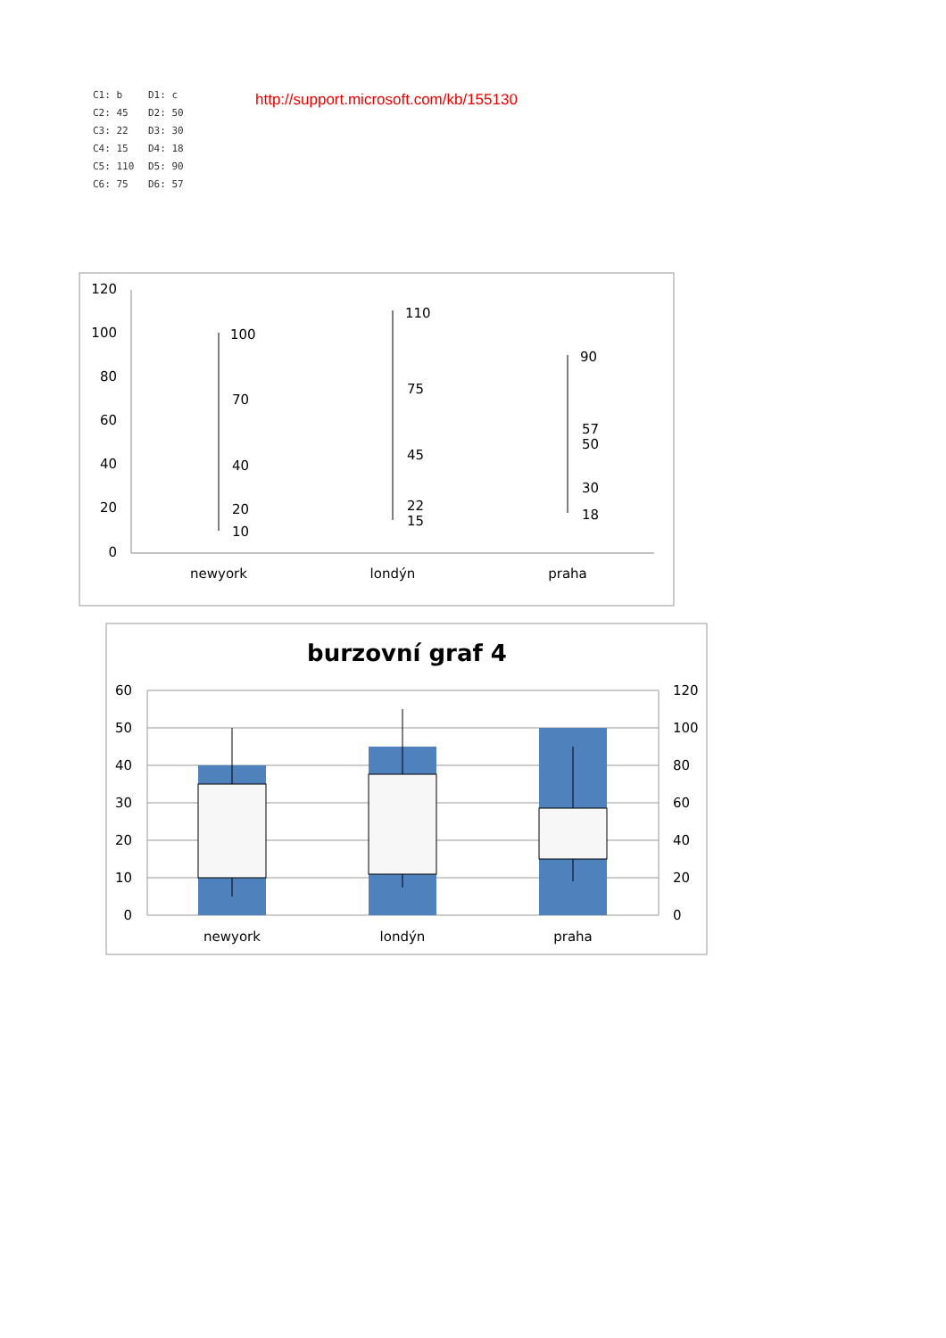C1: b D1: c C2: 45 D2: 50 C3: 22 D3: 30 C4: 15 D4: 18 C5: 110 D5: 90 C6: 75 D6: 57
http://support.microsoft.com/kb/155130
120
100
80
60
40
20
0
100
70
40
20
10
110
75
45
22
15
90
57
50
30
18
newyork
londýn
praha
burzovní graf 4
60
50
40
30
20
10
0
120
100
80
60
40
20
0
newyork
londýn
praha